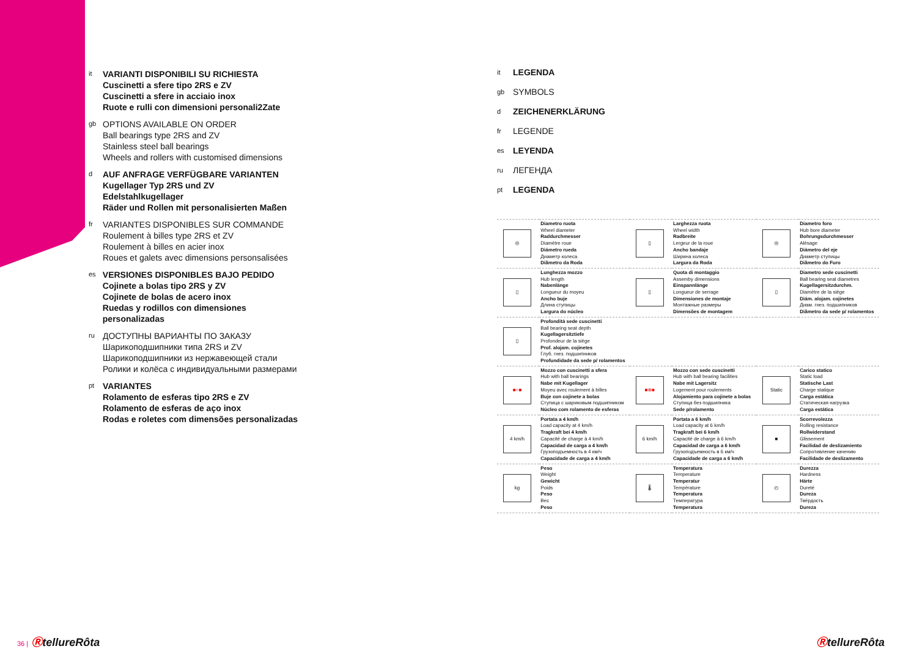it
VARIANTI DISPONIBILI SU RICHIESTA
Cuscinetti a sfere tipo 2RS e ZV
Cuscinetti a sfere in acciaio inox
Ruote e rulli con dimensioni personali2Zate
gb
OPTIONS AVAILABLE ON ORDER
Ball bearings type 2RS and ZV
Stainless steel ball bearings
Wheels and rollers with customised dimensions
d
AUF ANFRAGE VERFÜGBARE VARIANTEN
Kugellager Typ 2RS und ZV
Edelstahlkugellager
Räder und Rollen mit personalisierten Maßen
fr
VARIANTES DISPONIBLES SUR COMMANDE
Roulement à billes type 2RS et ZV
Roulement à billes en acier inox
Roues et galets avec dimensions personsalisées
es
VERSIONES DISPONIBLES BAJO PEDIDO
Cojinete a bolas tipo 2RS y ZV
Cojinete de bolas de acero inox
Ruedas y rodillos con dimensiones personalizadas
ru
ДОСТУПНЫ ВАРИАНТЫ ПО ЗАКАЗУ
Шарикоподшипники типа 2RS и ZV
Шарикоподшипники из нержавеющей стали
Ролики и колёса с индивидуальными размерами
pt
VARIANTES
Rolamento de esferas tipo 2RS e ZV
Rolamento de esferas de aço inox
Rodas e roletes com dimensões personalizadas
it
LEGENDA
gb
SYMBOLS
d
ZEICHENERKLÄRUNG
fr
LEGENDE
es
LEYENDA
ru
ЛЕГЕНДА
pt
LEGENDA
| ◎ | Diametro ruota Wheel diameter Raddurchmesser Diamètre roue Diámetro rueda Диаметр колеса Diâmetro da Roda | ▯ | Larghezza ruota Wheel width Radbreite Lergeur de la roue Ancho bandaje Ширина колеса Largura da Roda | ◎ | Diametro foro Hub bore diameter Bohrungsdurchmesser Alésage Diámetro del eje Диаметр ступицы Diâmetro do Furo |
| ▯ | Lunghezza mozzo Hub length Nabenlänge Longueur du moyeu Ancho buje Длина ступицы Largura do núcleo | ▯ | Quota di montaggio Assemby dimensions Einspannlänge Longueur de serrage Dimensiones de montaje Монтажные размеры Dimensões de montagem | ▯ | Diametro sede cuscinetti Ball bearing seat diametres Kugellagersitzdurchm. Diamètre de la siège Diám. alojam. cojinetes Диам. гнез. подшипников Diâmetro da sede p/ rolamentos |
| ▯ | Profondità sede cuscinetti Ball bearing seat depth Kugellagersitztiefe Profondeur de la siège Prof. alojam. cojinetes Глуб. гнез. подшипников Profundidade da sede p/ rolamentos | | | | |
| ■○■ | Mozzo con cuscinetti a sfera Hub with ball bearings Nabe mit Kugellager Moyeu avec roulement à billes Buje con cojinete a bolas Ступица с шариковым подшипником Núcleo com rolamento de esferas | ■⊗■ | Mozzo con sede cuscinetti Hub with ball bearing facilities Nabe mit Lagersitz Logement pour roulements Alojamiento para cojinete a bolas Ступица без подшипника Sede p/rolamento | Static | Carico statico Static load Statische Last Charge statique Carga estática Статическая нагрузка Carga estática |
| 4 km/h | Portata a 4 km/h Load capacity at 4 km/h Tragkraft bei 4 km/h Capacité de charge à 4 km/h Capacidad de carga a 4 km/h Грузоподъемность в 4 км/ч Capacidade de carga a 4 km/h | 6 km/h | Portata a 6 km/h Load capacity at 6 km/h Tragkraft bei 6 km/h Capacité de charge à 6 km/h Capacidad de carga a 6 km/h Грузоподъемность в 6 км/ч Capacidade de carga a 6 km/h | ■ | Scorrevolezza Rolling resistance Rollwiderstand Glissement Facilidad de deslizamiento Сопротивление качению Facilidade de deslizamento |
| kg | Peso Weight Gewicht Poids Peso Вес Peso | 🌡 | Temperatura Temperature Temperatur Température Temperatura Температура Temperatura | ◴ | Durezza Hardness Härte Dureté Dureza Твёрдость Dureza |
36 | ⓇtellureRôta ⓇtellureRôta